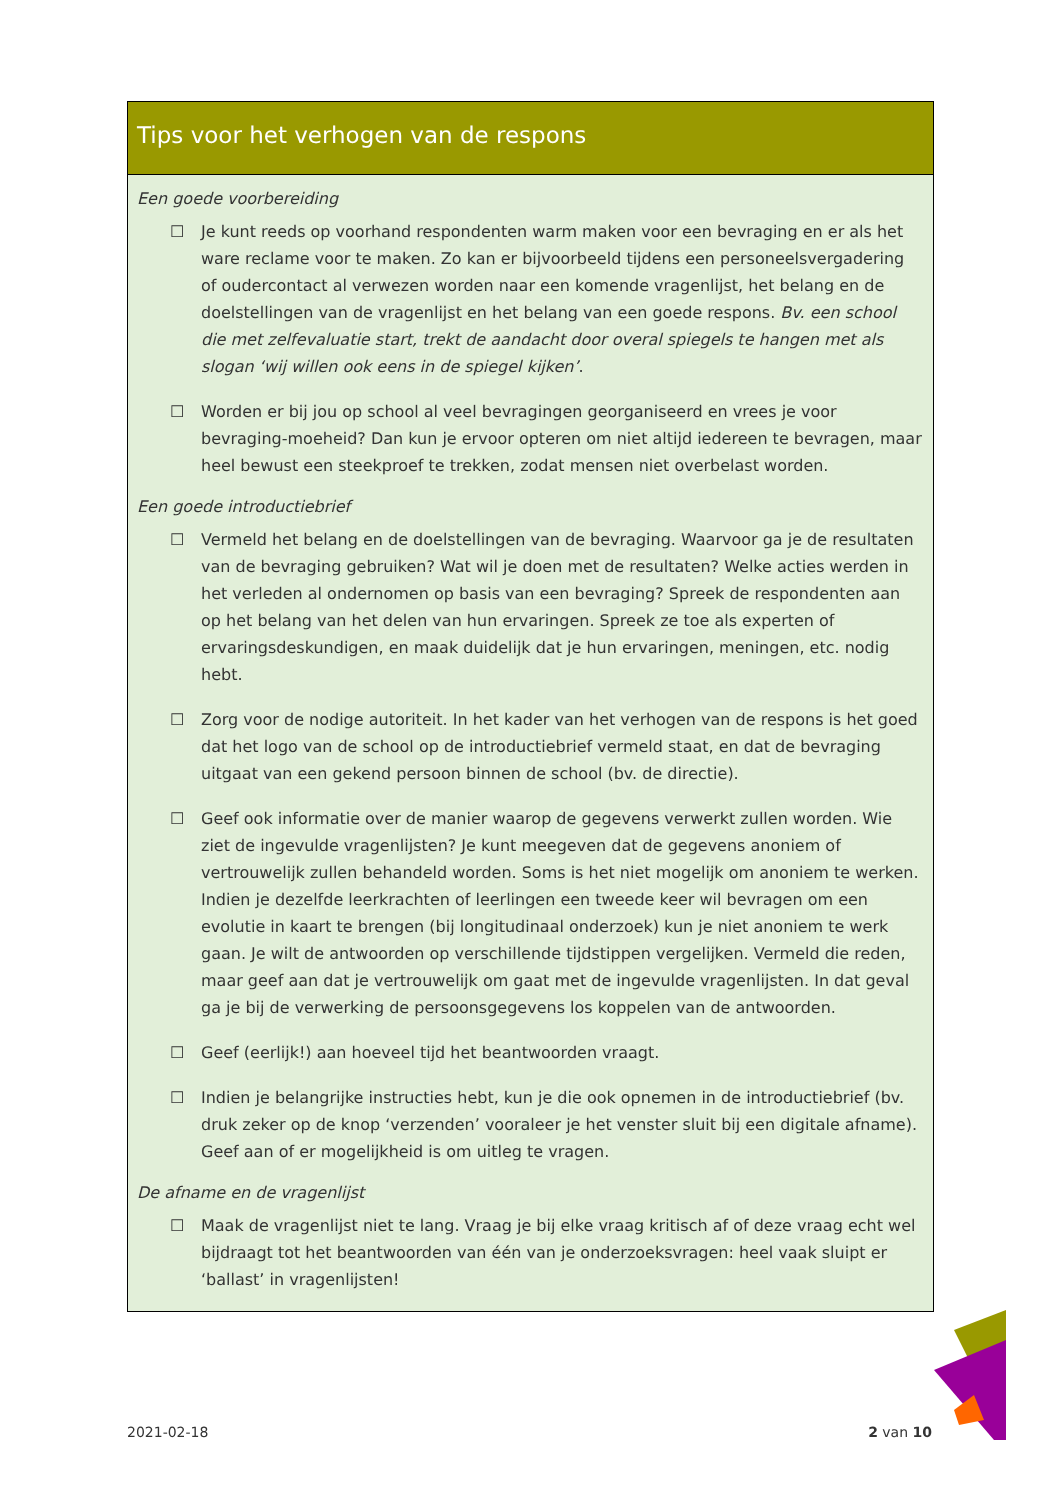Tips voor het verhogen van de respons
Een goede voorbereiding
☐ Je kunt reeds op voorhand respondenten warm maken voor een bevraging en er als het ware reclame voor te maken. Zo kan er bijvoorbeeld tijdens een personeelsvergadering of oudercontact al verwezen worden naar een komende vragenlijst, het belang en de doelstellingen van de vragenlijst en het belang van een goede respons. Bv. een school die met zelfevaluatie start, trekt de aandacht door overal spiegels te hangen met als slogan ‘wij willen ook eens in de spiegel kijken’.
☐ Worden er bij jou op school al veel bevragingen georganiseerd en vrees je voor bevraging-moeheid? Dan kun je ervoor opteren om niet altijd iedereen te bevragen, maar heel bewust een steekproef te trekken, zodat mensen niet overbelast worden.
Een goede introductiebrief
☐ Vermeld het belang en de doelstellingen van de bevraging. Waarvoor ga je de resultaten van de bevraging gebruiken? Wat wil je doen met de resultaten? Welke acties werden in het verleden al ondernomen op basis van een bevraging? Spreek de respondenten aan op het belang van het delen van hun ervaringen. Spreek ze toe als experten of ervaringsdeskundigen, en maak duidelijk dat je hun ervaringen, meningen, etc. nodig hebt.
☐ Zorg voor de nodige autoriteit. In het kader van het verhogen van de respons is het goed dat het logo van de school op de introductiebrief vermeld staat, en dat de bevraging uitgaat van een gekend persoon binnen de school (bv. de directie).
☐ Geef ook informatie over de manier waarop de gegevens verwerkt zullen worden. Wie ziet de ingevulde vragenlijsten? Je kunt meegeven dat de gegevens anoniem of vertrouwelijk zullen behandeld worden. Soms is het niet mogelijk om anoniem te werken. Indien je dezelfde leerkrachten of leerlingen een tweede keer wil bevragen om een evolutie in kaart te brengen (bij longitudinaal onderzoek) kun je niet anoniem te werk gaan. Je wilt de antwoorden op verschillende tijdstippen vergelijken. Vermeld die reden, maar geef aan dat je vertrouwelijk om gaat met de ingevulde vragenlijsten. In dat geval ga je bij de verwerking de persoonsgegevens los koppelen van de antwoorden.
☐ Geef (eerlijk!) aan hoeveel tijd het beantwoorden vraagt.
☐ Indien je belangrijke instructies hebt, kun je die ook opnemen in de introductiebrief (bv. druk zeker op de knop ‘verzenden’ vooraleer je het venster sluit bij een digitale afname). Geef aan of er mogelijkheid is om uitleg te vragen.
De afname en de vragenlijst
☐ Maak de vragenlijst niet te lang. Vraag je bij elke vraag kritisch af of deze vraag echt wel bijdraagt tot het beantwoorden van één van je onderzoeksvragen: heel vaak sluipt er ‘ballast’ in vragenlijsten!
2021-02-18 2 van 10